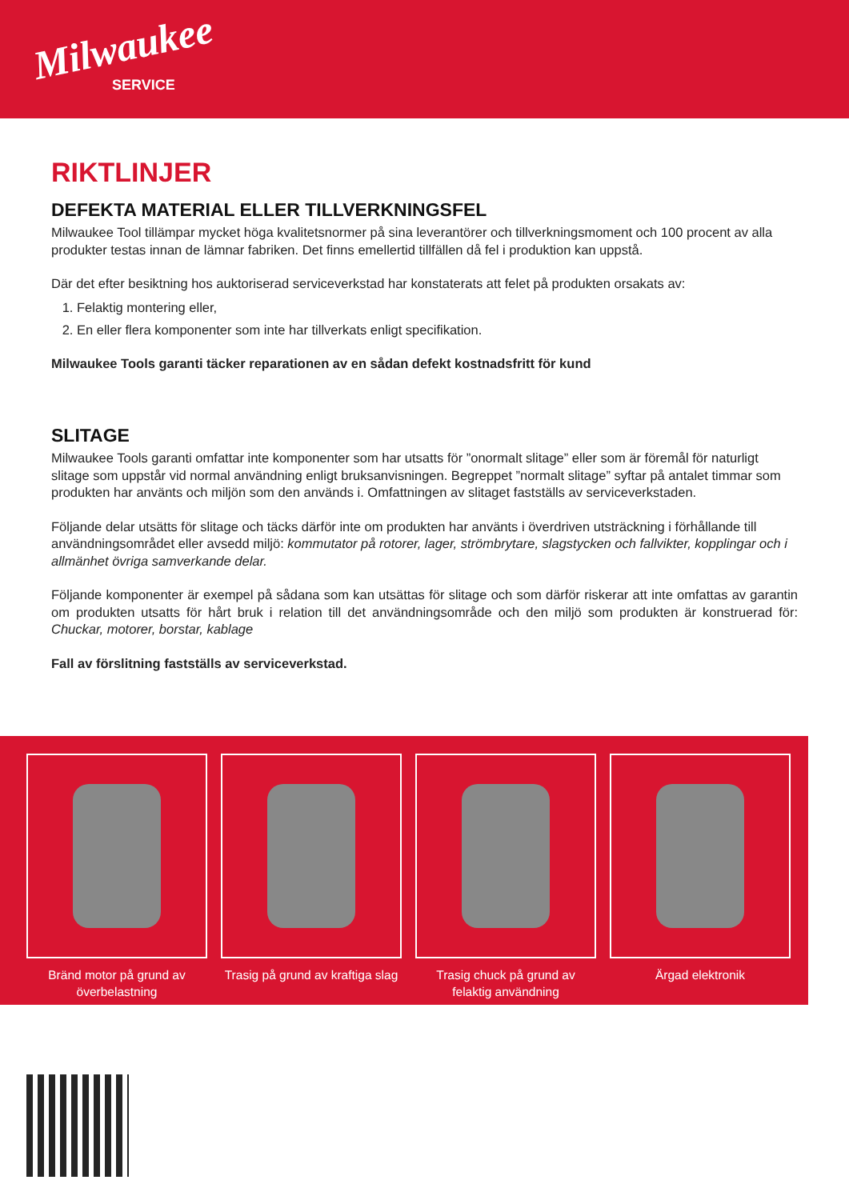Milwaukee
SERVICE
RIKTLINJER
DEFEKTA MATERIAL ELLER TILLVERKNINGSFEL
Milwaukee Tool tillämpar mycket höga kvalitetsnormer på sina leverantörer och tillverkningsmoment och 100 procent av alla produkter testas innan de lämnar fabriken. Det finns emellertid tillfällen då fel i produktion kan uppstå.
Där det efter besiktning hos auktoriserad serviceverkstad har konstaterats att felet på produkten orsakats av:
1. Felaktig montering eller,
2. En eller flera komponenter som inte har tillverkats enligt specifikation.
Milwaukee Tools garanti täcker reparationen av en sådan defekt kostnadsfritt för kund
SLITAGE
Milwaukee Tools garanti omfattar inte komponenter som har utsatts för ”onormalt slitage” eller som är föremål för naturligt slitage som uppstår vid normal användning enligt bruksanvisningen. Begreppet ”normalt slitage” syftar på antalet timmar som produkten har använts och miljön som den används i. Omfattningen av slitaget fastställs av serviceverkstaden.
Följande delar utsätts för slitage och täcks därför inte om produkten har använts i överdriven utsträckning i förhållande till användningsområdet eller avsedd miljö: kommutator på rotorer, lager, strömbrytare, slagstycken och fallvikter, kopplingar och i allmänhet övriga samverkande delar.
Följande komponenter är exempel på sådana som kan utsättas för slitage och som därför riskerar att inte omfattas av garantin om produkten utsatts för hårt bruk i relation till det användningsområde och den miljö som produkten är konstruerad för: Chuckar, motorer, borstar, kablage
Fall av förslitning fastställs av serviceverkstad.
Bränd motor på grund av överbelastning
Trasig på grund av kraftiga slag
Trasig chuck på grund av felaktig användning
Ärgad elektronik